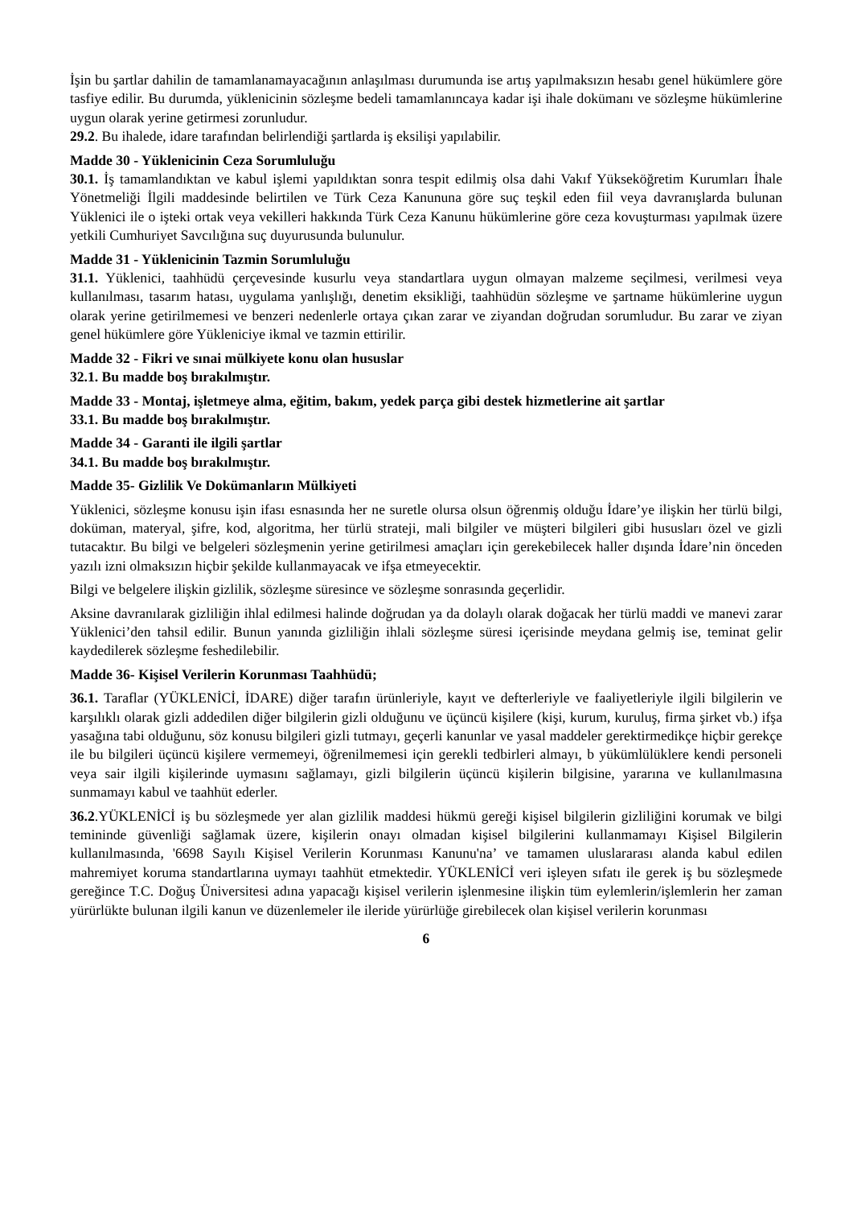İşin bu şartlar dahilin de tamamlanamayacağının anlaşılması durumunda ise artış yapılmaksızın hesabı genel hükümlere göre tasfiye edilir. Bu durumda, yüklenicinin sözleşme bedeli tamamlanıncaya kadar işi ihale dokümanı ve sözleşme hükümlerine uygun olarak yerine getirmesi zorunludur.
29.2. Bu ihalede, idare tarafından belirlendiği şartlarda iş eksilişi yapılabilir.
Madde 30 - Yüklenicinin Ceza Sorumluluğu
30.1. İş tamamlandıktan ve kabul işlemi yapıldıktan sonra tespit edilmiş olsa dahi Vakıf Yükseköğretim Kurumları İhale Yönetmeliği İlgili maddesinde belirtilen ve Türk Ceza Kanununa göre suç teşkil eden fiil veya davranışlarda bulunan Yüklenici ile o işteki ortak veya vekilleri hakkında Türk Ceza Kanunu hükümlerine göre ceza kovuşturması yapılmak üzere yetkili Cumhuriyet Savcılığına suç duyurusunda bulunulur.
Madde 31 - Yüklenicinin Tazmin Sorumluluğu
31.1. Yüklenici, taahhüdü çerçevesinde kusurlu veya standartlara uygun olmayan malzeme seçilmesi, verilmesi veya kullanılması, tasarım hatası, uygulama yanlışlığı, denetim eksikliği, taahhüdün sözleşme ve şartname hükümlerine uygun olarak yerine getirilmemesi ve benzeri nedenlerle ortaya çıkan zarar ve ziyandan doğrudan sorumludur. Bu zarar ve ziyan genel hükümlere göre Yükleniciye ikmal ve tazmin ettirilir.
Madde 32 - Fikri ve sınai mülkiyete konu olan hususlar
32.1. Bu madde boş bırakılmıştır.
Madde 33 - Montaj, işletmeye alma, eğitim, bakım, yedek parça gibi destek hizmetlerine ait şartlar
33.1. Bu madde boş bırakılmıştır.
Madde 34 - Garanti ile ilgili şartlar
34.1. Bu madde boş bırakılmıştır.
Madde 35- Gizlilik Ve Dokümanların Mülkiyeti
Yüklenici, sözleşme konusu işin ifası esnasında her ne suretle olursa olsun öğrenmiş olduğu İdare’ye ilişkin her türlü bilgi, doküman, materyal, şifre, kod, algoritma, her türlü strateji, mali bilgiler ve müşteri bilgileri gibi hususları özel ve gizli tutacaktır. Bu bilgi ve belgeleri sözleşmenin yerine getirilmesi amaçları için gerekebilecek haller dışında İdare’nin önceden yazılı izni olmaksızın hiçbir şekilde kullanmayacak ve ifşa etmeyecektir.
Bilgi ve belgelere ilişkin gizlilik, sözleşme süresince ve sözleşme sonrasında geçerlidir.
Aksine davranılarak gizliliğin ihlal edilmesi halinde doğrudan ya da dolaylı olarak doğacak her türlü maddi ve manevi zarar Yüklenici’den tahsil edilir. Bunun yanında gizliliğin ihlali sözleşme süresi içerisinde meydana gelmiş ise, teminat gelir kaydedilerek sözleşme feshedilebilir.
Madde 36- Kişisel Verilerin Korunması Taahhüdü;
36.1. Taraflar (YÜKLENİCİ, İDARE) diğer tarafın ürünleriyle, kayıt ve defterleriyle ve faaliyetleriyle ilgili bilgilerin ve karşılıklı olarak gizli addedilen diğer bilgilerin gizli olduğunu ve üçüncü kişilere (kişi, kurum, kuruluş, firma şirket vb.) ifşa yasağına tabi olduğunu, söz konusu bilgileri gizli tutmayı, geçerli kanunlar ve yasal maddeler gerektirmedikçe hiçbir gerekçe ile bu bilgileri üçüncü kişilere vermemeyi, öğrenilmemesi için gerekli tedbirleri almayı, b yükümlülüklere kendi personeli veya sair ilgili kişilerinde uymasını sağlamayı, gizli bilgilerin üçüncü kişilerin bilgisine, yararına ve kullanılmasına sunmamayı kabul ve taahhüt ederler.
36.2.YÜKLENİCİ iş bu sözleşmede yer alan gizlilik maddesi hükmü gereği kişisel bilgilerin gizliliğini korumak ve bilgi temininde güvenliği sağlamak üzere, kişilerin onayı olmadan kişisel bilgilerini kullanmamayı Kişisel Bilgilerin kullanılmasında, '6698 Sayılı Kişisel Verilerin Korunması Kanunu'na’ ve tamamen uluslararası alanda kabul edilen mahremiyet koruma standartlarına uymayı taahhüt etmektedir. YÜKLENİCİ veri işleyen sıfatı ile gerek iş bu sözleşmede gereğince T.C. Doğuş Üniversitesi adına yapacağı kişisel verilerin işlenmesine ilişkin tüm eylemlerin/işlemlerin her zaman yürürlükte bulunan ilgili kanun ve düzenlemeler ile ileride yürürlüğe girebilecek olan kişisel verilerin korunması
6